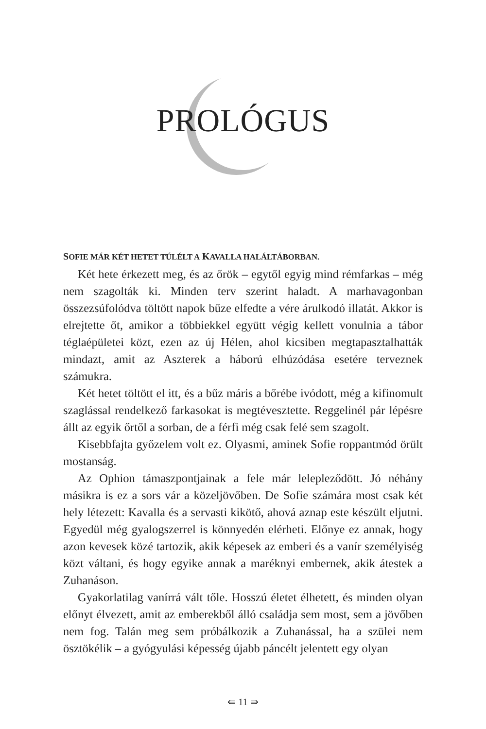PROLÓGUS
SOFIE MÁR KÉT HETET TÚLÉLT A KAVALLA HALÁLTÁBORBAN.
Két hete érkezett meg, és az őrök – egytől egyig mind rémfarkas – még nem szagolták ki. Minden terv szerint haladt. A marhavagonban összezsúfolódva töltött napok bűze elfedte a vére árulkodó illatát. Akkor is elrejtette őt, amikor a többiekkel együtt végig kellett vonulnia a tábor téglaépületei közt, ezen az új Hélen, ahol kicsiben megtapasztalhatták mindazt, amit az Aszterek a háború elhúzódása esetére terveznek számukra.
Két hetet töltött el itt, és a bűz máris a bőrébe ivódott, még a kifinomult szaglással rendelkező farkasokat is megtévesztette. Reggelinél pár lépésre állt az egyik őrtől a sorban, de a férfi még csak felé sem szagolt.
Kisebbfajta győzelem volt ez. Olyasmi, aminek Sofie roppantmód örült mostanság.
Az Ophion támaszpontjainak a fele már lelepleződött. Jó néhány másikra is ez a sors vár a közeljövőben. De Sofie számára most csak két hely létezett: Kavalla és a servasti kikötő, ahová aznap este készült eljutni. Egyedül még gyalogszerrel is könnyedén elérheti. Előnye ez annak, hogy azon kevesek közé tartozik, akik képesek az emberi és a vanír személyiség közt váltani, és hogy egyike annak a maréknyi embernek, akik átestek a Zuhanáson.
Gyakorlatilag vanírrá vált tőle. Hosszú életet élhetett, és minden olyan előnyt élvezett, amit az emberekből álló családja sem most, sem a jövőben nem fog. Talán meg sem próbálkozik a Zuhanással, ha a szülei nem ösztökélik – a gyógyulási képesség újabb páncélt jelentett egy olyan
⇚ 11 ⇛